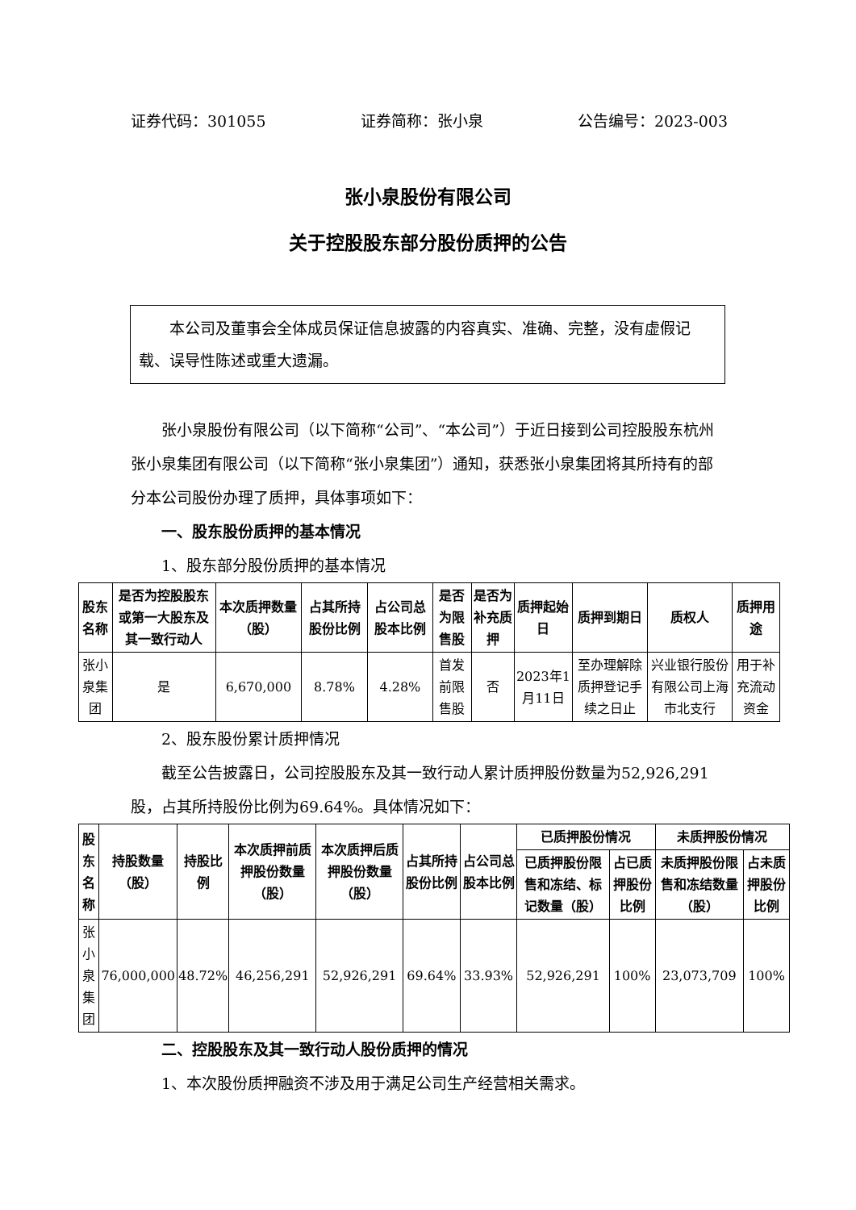证券代码：301055 证券简称：张小泉 公告编号：2023-003
张小泉股份有限公司
关于控股股东部分股份质押的公告
本公司及董事会全体成员保证信息披露的内容真实、准确、完整，没有虚假记载、误导性陈述或重大遗漏。
张小泉股份有限公司（以下简称“公司”、“本公司”）于近日接到公司控股股东杭州张小泉集团有限公司（以下简称“张小泉集团”）通知，获悉张小泉集团将其所持有的部分本公司股份办理了质押，具体事项如下：
一、股东股份质押的基本情况
1、股东部分股份质押的基本情况
| 股东名称 | 是否为控股股东或第一大股东及其一致行动人 | 本次质押数量（股） | 占其所持股份比例 | 占公司总股本比例 | 是否为限售股 | 是否为补充质押 | 质押起始日 | 质押到期日 | 质权人 | 质押用途 |
| --- | --- | --- | --- | --- | --- | --- | --- | --- | --- | --- |
| 张小泉集团 | 是 | 6,670,000 | 8.78% | 4.28% | 首发前限售股 | 否 | 2023年1月11日 | 至办理解除质押登记手续之日止 | 兴业银行股份有限公司上海市北支行 | 用于补充流动资金 |
2、股东股份累计质押情况
截至公告披露日，公司控股股东及其一致行动人累计质押股份数量为52,926,291股，占其所持股份比例为69.64%。具体情况如下：
| 股东名称 | 持股数量（股） | 持股比例 | 本次质押前质押股份数量（股） | 本次质押后质押股份数量（股） | 占其所持股份比例 | 占公司总股本比例 | 已质押股份情况 | | 未质押股份情况 | |
| --- | --- | --- | --- | --- | --- | --- | --- | --- | --- | --- |
| | | | | | | | 已质押股份限售和冻结、标记数量（股） | 占已质押股份比例 | 未质押股份限售和冻结数量（股） | 占未质押股份比例 |
| 张小泉集团 | 76,000,000 | 48.72% | 46,256,291 | 52,926,291 | 69.64% | 33.93% | 52,926,291 | 100% | 23,073,709 | 100% |
二、控股股东及其一致行动人股份质押的情况
1、本次股份质押融资不涉及用于满足公司生产经营相关需求。